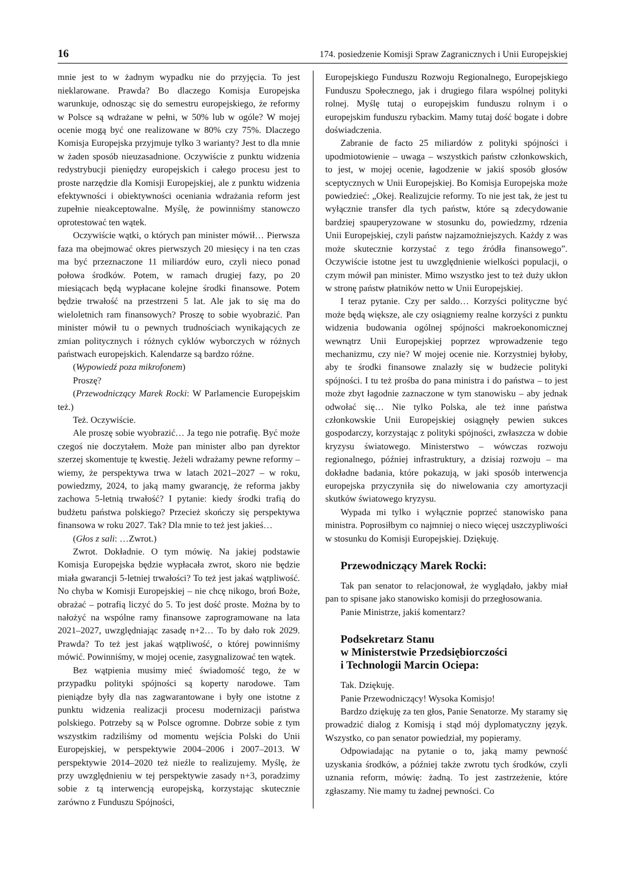16 174. posiedzenie Komisji Spraw Zagranicznych i Unii Europejskiej
mnie jest to w żadnym wypadku nie do przyjęcia. To jest nieklarowane. Prawda? Bo dlaczego Komisja Europejska warunkuje, odnosząc się do semestru europejskiego, że reformy w Polsce są wdrażane w pełni, w 50% lub w ogóle? W mojej ocenie mogą być one realizowane w 80% czy 75%. Dlaczego Komisja Europejska przyjmuje tylko 3 warianty? Jest to dla mnie w żaden sposób nieuzasadnione. Oczywiście z punktu widzenia redystrybucji pieniędzy europejskich i całego procesu jest to proste narzędzie dla Komisji Europejskiej, ale z punktu widzenia efektywności i obiektywności oceniania wdrażania reform jest zupełnie nieakceptowalne. Myślę, że powinniśmy stanowczo oprotestować ten wątek.
Oczywiście wątki, o których pan minister mówił… Pierwsza faza ma obejmować okres pierwszych 20 miesięcy i na ten czas ma być przeznaczone 11 miliardów euro, czyli nieco ponad połowa środków. Potem, w ramach drugiej fazy, po 20 miesiącach będą wypłacane kolejne środki finansowe. Potem będzie trwałość na przestrzeni 5 lat. Ale jak to się ma do wieloletnich ram finansowych? Proszę to sobie wyobrazić. Pan minister mówił tu o pewnych trudnościach wynikających ze zmian politycznych i różnych cyklów wyborczych w różnych państwach europejskich. Kalendarze są bardzo różne.
(Wypowiedź poza mikrofonem)
Proszę?
(Przewodniczący Marek Rocki: W Parlamencie Europejskim też.)
Też. Oczywiście.
Ale proszę sobie wyobrazić… Ja tego nie potrafię. Być może czegoś nie doczytałem. Może pan minister albo pan dyrektor szerzej skomentuje tę kwestię. Jeżeli wdrażamy pewne reformy – wiemy, że perspektywa trwa w latach 2021–2027 – w roku, powiedzmy, 2024, to jaką mamy gwarancję, że reforma jakby zachowa 5-letnią trwałość? I pytanie: kiedy środki trafią do budżetu państwa polskiego? Przecież skończy się perspektywa finansowa w roku 2027. Tak? Dla mnie to też jest jakieś…
(Głos z sali: …Zwrot.)
Zwrot. Dokładnie. O tym mówię. Na jakiej podstawie Komisja Europejska będzie wypłacała zwrot, skoro nie będzie miała gwarancji 5-letniej trwałości? To też jest jakaś wątpliwość. No chyba w Komisji Europejskiej – nie chcę nikogo, broń Boże, obrażać – potrafią liczyć do 5. To jest dość proste. Można by to nałożyć na wspólne ramy finansowe zaprogramowane na lata 2021–2027, uwzględniając zasadę n+2… To by dało rok 2029. Prawda? To też jest jakaś wątpliwość, o której powinniśmy mówić. Powinniśmy, w mojej ocenie, zasygnalizować ten wątek.
Bez wątpienia musimy mieć świadomość tego, że w przypadku polityki spójności są koperty narodowe. Tam pieniądze były dla nas zagwarantowane i były one istotne z punktu widzenia realizacji procesu modernizacji państwa polskiego. Potrzeby są w Polsce ogromne. Dobrze sobie z tym wszystkim radziliśmy od momentu wejścia Polski do Unii Europejskiej, w perspektywie 2004–2006 i 2007–2013. W perspektywie 2014–2020 też nieźle to realizujemy. Myślę, że przy uwzględnieniu w tej perspektywie zasady n+3, poradzimy sobie z tą interwencją europejską, korzystając skutecznie zarówno z Funduszu Spójności,
Europejskiego Funduszu Rozwoju Regionalnego, Europejskiego Funduszu Społecznego, jak i drugiego filara wspólnej polityki rolnej. Myślę tutaj o europejskim funduszu rolnym i o europejskim funduszu rybackim. Mamy tutaj dość bogate i dobre doświadczenia.
Zabranie de facto 25 miliardów z polityki spójności i upodmiotowienie – uwaga – wszystkich państw członkowskich, to jest, w mojej ocenie, łagodzenie w jakiś sposób głosów sceptycznych w Unii Europejskiej. Bo Komisja Europejska może powiedzieć: „Okej. Realizujcie reformy. To nie jest tak, że jest tu wyłącznie transfer dla tych państw, które są zdecydowanie bardziej spauperyzowane w stosunku do, powiedzmy, rdzenia Unii Europejskiej, czyli państw najzamożniejszych. Każdy z was może skutecznie korzystać z tego źródła finansowego”. Oczywiście istotne jest tu uwzględnienie wielkości populacji, o czym mówił pan minister. Mimo wszystko jest to też duży ukłon w stronę państw płatników netto w Unii Europejskiej.
I teraz pytanie. Czy per saldo… Korzyści polityczne być może będą większe, ale czy osiągniemy realne korzyści z punktu widzenia budowania ogólnej spójności makroekonomicznej wewnątrz Unii Europejskiej poprzez wprowadzenie tego mechanizmu, czy nie? W mojej ocenie nie. Korzystniej byłoby, aby te środki finansowe znalazły się w budżecie polityki spójności. I tu też prośba do pana ministra i do państwa – to jest może zbyt łagodnie zaznaczone w tym stanowisku – aby jednak odwołać się… Nie tylko Polska, ale też inne państwa członkowskie Unii Europejskiej osiągnęły pewien sukces gospodarczy, korzystając z polityki spójności, zwłaszcza w dobie kryzysu światowego. Ministerstwo – wówczas rozwoju regionalnego, później infrastruktury, a dzisiaj rozwoju – ma dokładne badania, które pokazują, w jaki sposób interwencja europejska przyczyniła się do niwelowania czy amortyzacji skutków światowego kryzysu.
Wypada mi tylko i wyłącznie poprzeć stanowisko pana ministra. Poprosiłbym co najmniej o nieco więcej uszczypliwości w stosunku do Komisji Europejskiej. Dziękuję.
Przewodniczący Marek Rocki:
Tak pan senator to relacjonował, że wyglądało, jakby miał pan to spisane jako stanowisko komisji do przegłosowania.
Panie Ministrze, jakiś komentarz?
Podsekretarz Stanu
w Ministerstwie Przedsiębiorczości
i Technologii Marcin Ociepa:
Tak. Dziękuję.
Panie Przewodniczący! Wysoka Komisjo!
Bardzo dziękuję za ten głos, Panie Senatorze. My staramy się prowadzić dialog z Komisją i stąd mój dyplomatyczny język. Wszystko, co pan senator powiedział, my popieramy.
Odpowiadając na pytanie o to, jaką mamy pewność uzyskania środków, a później także zwrotu tych środków, czyli uznania reform, mówię: żadną. To jest zastrzeżenie, które zgłaszamy. Nie mamy tu żadnej pewności. Co